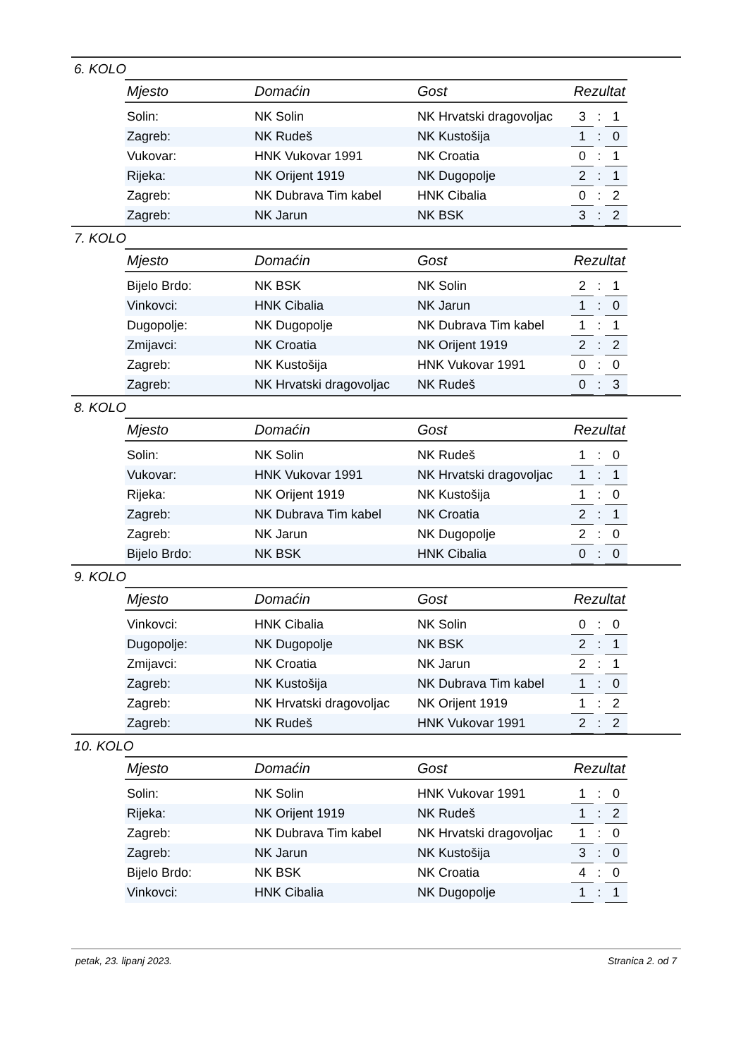6. KOLO
| Mjesto | Domaćin | Gost | Rezultat | | |
| --- | --- | --- | --- | --- | --- |
| Solin: | NK Solin | NK Hrvatski dragovoljac | 3 | : | 1 |
| Zagreb: | NK Rudeš | NK Kustošija | 1 | : | 0 |
| Vukovar: | HNK Vukovar 1991 | NK Croatia | 0 | : | 1 |
| Rijeka: | NK Orijent 1919 | NK Dugopolje | 2 | : | 1 |
| Zagreb: | NK Dubrava Tim kabel | HNK Cibalia | 0 | : | 2 |
| Zagreb: | NK Jarun | NK BSK | 3 | : | 2 |
7. KOLO
| Mjesto | Domaćin | Gost | Rezultat | | |
| --- | --- | --- | --- | --- | --- |
| Bijelo Brdo: | NK BSK | NK Solin | 2 | : | 1 |
| Vinkovci: | HNK Cibalia | NK Jarun | 1 | : | 0 |
| Dugopolje: | NK Dugopolje | NK Dubrava Tim kabel | 1 | : | 1 |
| Zmijavci: | NK Croatia | NK Orijent 1919 | 2 | : | 2 |
| Zagreb: | NK Kustošija | HNK Vukovar 1991 | 0 | : | 0 |
| Zagreb: | NK Hrvatski dragovoljac | NK Rudeš | 0 | : | 3 |
8. KOLO
| Mjesto | Domaćin | Gost | Rezultat | | |
| --- | --- | --- | --- | --- | --- |
| Solin: | NK Solin | NK Rudeš | 1 | : | 0 |
| Vukovar: | HNK Vukovar 1991 | NK Hrvatski dragovoljac | 1 | : | 1 |
| Rijeka: | NK Orijent 1919 | NK Kustošija | 1 | : | 0 |
| Zagreb: | NK Dubrava Tim kabel | NK Croatia | 2 | : | 1 |
| Zagreb: | NK Jarun | NK Dugopolje | 2 | : | 0 |
| Bijelo Brdo: | NK BSK | HNK Cibalia | 0 | : | 0 |
9. KOLO
| Mjesto | Domaćin | Gost | Rezultat | | |
| --- | --- | --- | --- | --- | --- |
| Vinkovci: | HNK Cibalia | NK Solin | 0 | : | 0 |
| Dugopolje: | NK Dugopolje | NK BSK | 2 | : | 1 |
| Zmijavci: | NK Croatia | NK Jarun | 2 | : | 1 |
| Zagreb: | NK Kustošija | NK Dubrava Tim kabel | 1 | : | 0 |
| Zagreb: | NK Hrvatski dragovoljac | NK Orijent 1919 | 1 | : | 2 |
| Zagreb: | NK Rudeš | HNK Vukovar 1991 | 2 | : | 2 |
10. KOLO
| Mjesto | Domaćin | Gost | Rezultat | | |
| --- | --- | --- | --- | --- | --- |
| Solin: | NK Solin | HNK Vukovar 1991 | 1 | : | 0 |
| Rijeka: | NK Orijent 1919 | NK Rudeš | 1 | : | 2 |
| Zagreb: | NK Dubrava Tim kabel | NK Hrvatski dragovoljac | 1 | : | 0 |
| Zagreb: | NK Jarun | NK Kustošija | 3 | : | 0 |
| Bijelo Brdo: | NK BSK | NK Croatia | 4 | : | 0 |
| Vinkovci: | HNK Cibalia | NK Dugopolje | 1 | : | 1 |
petak, 23. lipanj 2023. Stranica 2. od 7